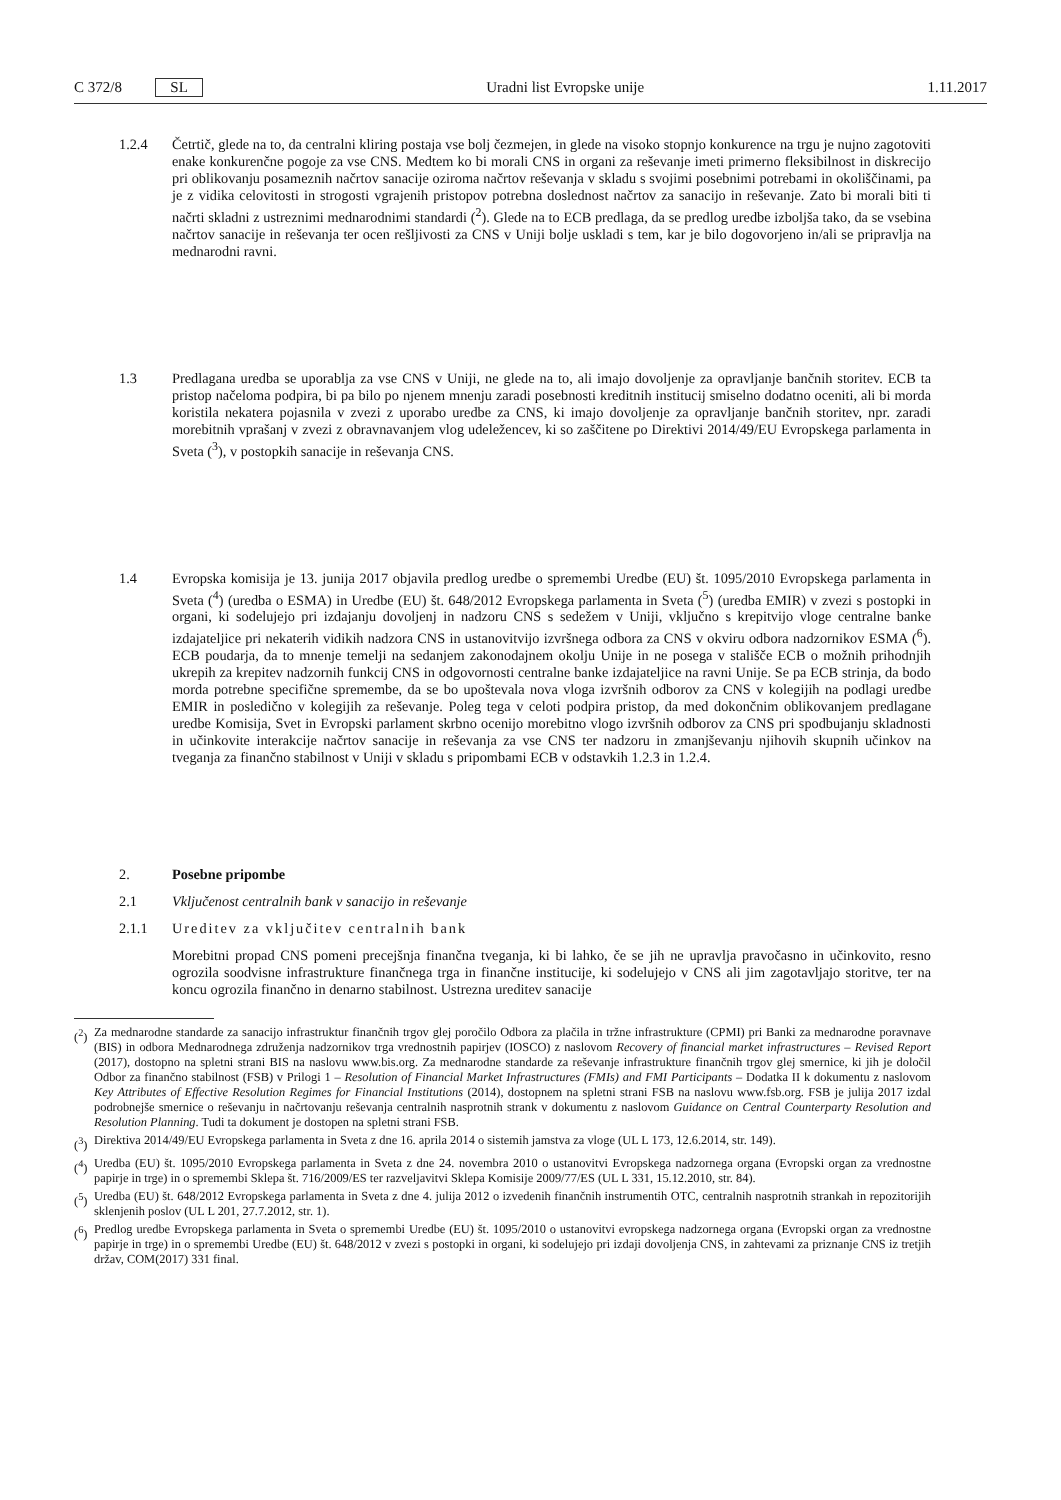C 372/8 SL Uradni list Evropske unije 1.11.2017
1.2.4 Četrtič, glede na to, da centralni kliring postaja vse bolj čezmejen, in glede na visoko stopnjo konkurence na trgu je nujno zagotoviti enake konkurenčne pogoje za vse CNS. Medtem ko bi morali CNS in organi za reševanje imeti primerno fleksibilnost in diskrecijo pri oblikovanju posameznih načrtov sanacije oziroma načrtov reševanja v skladu s svojimi posebnimi potrebami in okoliščinami, pa je z vidika celovitosti in strogosti vgrajenih pristopov potrebna doslednost načrtov za sanacijo in reševanje. Zato bi morali biti ti načrti skladni z ustreznimi mednarodnimi standardi (<sup>2</sup>). Glede na to ECB predlaga, da se predlog uredbe izboljša tako, da se vsebina načrtov sanacije in reševanja ter ocen rešljivosti za CNS v Uniji bolje uskladi s tem, kar je bilo dogovorjeno in/ali se pripravlja na mednarodni ravni.
1.3 Predlagana uredba se uporablja za vse CNS v Uniji, ne glede na to, ali imajo dovoljenje za opravljanje bančnih storitev. ECB ta pristop načeloma podpira, bi pa bilo po njenem mnenju zaradi posebnosti kreditnih institucij smiselno dodatno oceniti, ali bi morda koristila nekatera pojasnila v zvezi z uporabo uredbe za CNS, ki imajo dovoljenje za opravljanje bančnih storitev, npr. zaradi morebitnih vprašanj v zvezi z obravnavanjem vlog udeležencev, ki so zaščitene po Direktivi 2014/49/EU Evropskega parlamenta in Sveta (<sup>3</sup>), v postopkih sanacije in reševanja CNS.
1.4 Evropska komisija je 13. junija 2017 objavila predlog uredbe o spremembi Uredbe (EU) št. 1095/2010 Evropskega parlamenta in Sveta (<sup>4</sup>) (uredba o ESMA) in Uredbe (EU) št. 648/2012 Evropskega parlamenta in Sveta (<sup>5</sup>) (uredba EMIR) v zvezi s postopki in organi, ki sodelujejo pri izdajanju dovoljenj in nadzoru CNS s sedežem v Uniji, vključno s krepitvijo vloge centralne banke izdajateljice pri nekaterih vidikih nadzora CNS in ustanovitvijo izvršnega odbora za CNS v okviru odbora nadzornikov ESMA (<sup>6</sup>). ECB poudarja, da to mnenje temelji na sedanjem zakonodajnem okolju Unije in ne posega v stališče ECB o možnih prihodnjih ukrepih za krepitev nadzornih funkcij CNS in odgovornosti centralne banke izdajateljice na ravni Unije. Se pa ECB strinja, da bodo morda potrebne specifične spremembe, da se bo upoštevala nova vloga izvršnih odborov za CNS v kolegijih na podlagi uredbe EMIR in posledično v kolegijih za reševanje. Poleg tega v celoti podpira pristop, da med dokončnim oblikovanjem predlagane uredbe Komisija, Svet in Evropski parlament skrbno ocenijo morebitno vlogo izvršnih odborov za CNS pri spodbujanju skladnosti in učinkovite interakcije načrtov sanacije in reševanja za vse CNS ter nadzoru in zmanjševanju njihovih skupnih učinkov na tveganja za finančno stabilnost v Uniji v skladu s pripombami ECB v odstavkih 1.2.3 in 1.2.4.
2. Posebne pripombe
2.1 Vključenost centralnih bank v sanacijo in reševanje
2.1.1 Ureditev za vključitev centralnih bank
Morebitni propad CNS pomeni precejšnja finančna tveganja, ki bi lahko, če se jih ne upravlja pravočasno in učinkovito, resno ogrozila soodvisne infrastrukture finančnega trga in finančne institucije, ki sodelujejo v CNS ali jim zagotavljajo storitve, ter na koncu ogrozila finančno in denarno stabilnost. Ustrezna ureditev sanacije
(<sup>2</sup>) Za mednarodne standarde za sanacijo infrastruktur finančnih trgov glej poročilo Odbora za plačila in tržne infrastrukture (CPMI) pri Banki za mednarodne poravnave (BIS) in odbora Mednarodnega združenja nadzornikov trga vrednostnih papirjev (IOSCO) z naslovom Recovery of financial market infrastructures – Revised Report (2017), dostopno na spletni strani BIS na naslovu www.bis.org. Za mednarodne standarde za reševanje infrastrukture finančnih trgov glej smernice, ki jih je določil Odbor za finančno stabilnost (FSB) v Prilogi 1 – Resolution of Financial Market Infrastructures (FMIs) and FMI Participants – Dodatka II k dokumentu z naslovom Key Attributes of Effective Resolution Regimes for Financial Institutions (2014), dostopnem na spletni strani FSB na naslovu www.fsb.org. FSB je julija 2017 izdal podrobnejše smernice o reševanju in načrtovanju reševanja centralnih nasprotnih strank v dokumentu z naslovom Guidance on Central Counterparty Resolution and Resolution Planning. Tudi ta dokument je dostopen na spletni strani FSB.
(<sup>3</sup>) Direktiva 2014/49/EU Evropskega parlamenta in Sveta z dne 16. aprila 2014 o sistemih jamstva za vloge (UL L 173, 12.6.2014, str. 149).
(<sup>4</sup>) Uredba (EU) št. 1095/2010 Evropskega parlamenta in Sveta z dne 24. novembra 2010 o ustanovitvi Evropskega nadzornega organa (Evropski organ za vrednostne papirje in trge) in o spremembi Sklepa št. 716/2009/ES ter razveljavitvi Sklepa Komisije 2009/77/ES (UL L 331, 15.12.2010, str. 84).
(<sup>5</sup>) Uredba (EU) št. 648/2012 Evropskega parlamenta in Sveta z dne 4. julija 2012 o izvedenih finančnih instrumentih OTC, centralnih nasprotnih strankah in repozitorijih sklenjenih poslov (UL L 201, 27.7.2012, str. 1).
(<sup>6</sup>) Predlog uredbe Evropskega parlamenta in Sveta o spremembi Uredbe (EU) št. 1095/2010 o ustanovitvi evropskega nadzornega organa (Evropski organ za vrednostne papirje in trge) in o spremembi Uredbe (EU) št. 648/2012 v zvezi s postopki in organi, ki sodelujejo pri izdaji dovoljenja CNS, in zahtevami za priznanje CNS iz tretjih držav, COM(2017) 331 final.